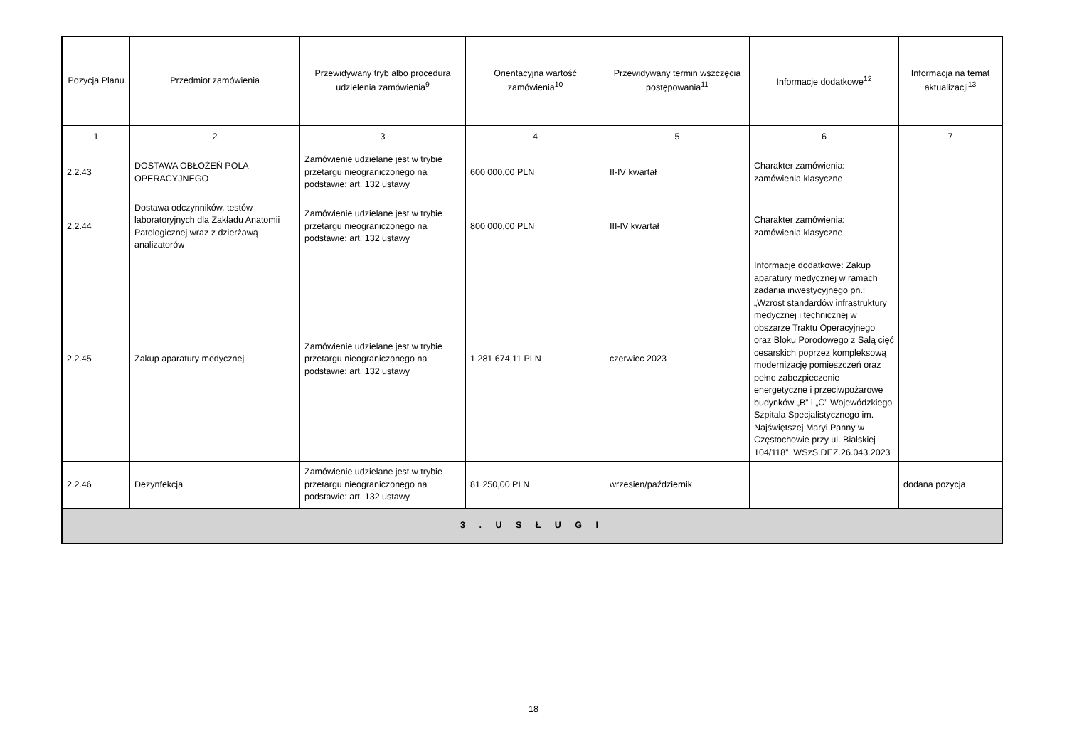| Pozycja Planu | Przedmiot zamówienia | Przewidywany tryb albo procedura udzielenia zamówienia<sup>9</sup> | Orientacyjna wartość zamówienia<sup>10</sup> | Przewidywany termin wszczęcia postępowania<sup>11</sup> | Informacje dodatkowe<sup>12</sup> | Informacja na temat aktualizacji<sup>13</sup> |
| --- | --- | --- | --- | --- | --- | --- |
| 1 | 2 | 3 | 4 | 5 | 6 | 7 |
| 2.2.43 | DOSTAWA OBŁOŻEŃ POLA OPERACYJNEGO | Zamówienie udzielane jest w trybie przetargu nieograniczonego na podstawie: art. 132 ustawy | 600 000,00 PLN | II-IV kwartał | Charakter zamówienia: zamówienia klasyczne | |
| 2.2.44 | Dostawa odczynników, testów laboratoryjnych dla Zakładu Anatomii Patologicznej wraz z dzierżawą analizatorów | Zamówienie udzielane jest w trybie przetargu nieograniczonego na podstawie: art. 132 ustawy | 800 000,00 PLN | III-IV kwartał | Charakter zamówienia: zamówienia klasyczne | |
| 2.2.45 | Zakup aparatury medycznej | Zamówienie udzielane jest w trybie przetargu nieograniczonego na podstawie: art. 132 ustawy | 1 281 674,11 PLN | czerwiec 2023 | Informacje dodatkowe: Zakup aparatury medycznej w ramach zadania inwestycyjnego pn.: „Wzrost standardów infrastruktury medycznej i technicznej w obszarze Traktu Operacyjnego oraz Bloku Porodowego z Salą cięć cesarskich poprzez kompleksową modernizację pomieszczeń oraz pełne zabezpieczenie energetyczne i przeciwpożarowe budynków „B” i „C” Wojewódzkiego Szpitala Specjalistycznego im. Najświętszej Maryi Panny w Częstochowie przy ul. Bialskiej 104/118”. WSzS.DEZ.26.043.2023 | |
| 2.2.46 | Dezynfekcja | Zamówienie udzielane jest w trybie przetargu nieograniczonego na podstawie: art. 132 ustawy | 81 250,00 PLN | wrzesien/październik | | dodana pozycja |
| 3 . U S Ł U G I | | | | | | |
18